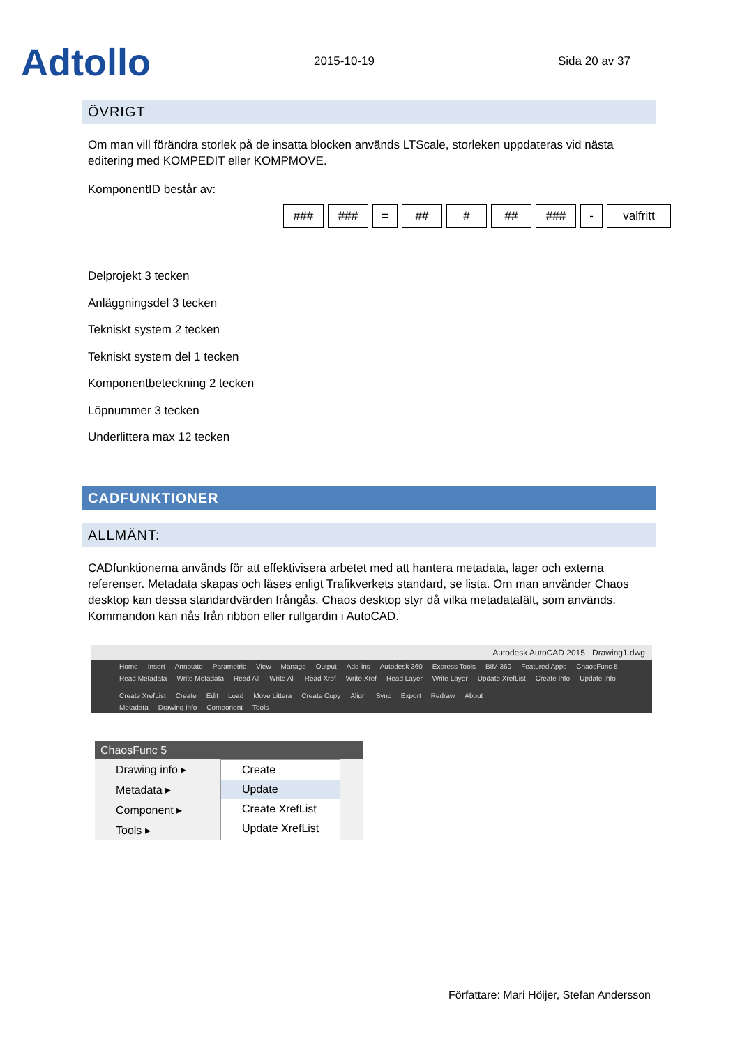Adtollo
2015-10-19
Sida 20 av 37
ÖVRIGT
Om man vill förändra storlek på de insatta blocken används LTScale, storleken uppdateras vid nästa editering med KOMPEDIT eller KOMPMOVE.
KomponentID består av:
### ### = ## # ## ### - valfritt
Delprojekt 3 tecken
Anläggningsdel 3 tecken
Tekniskt system 2 tecken
Tekniskt system del 1 tecken
Komponentbeteckning 2 tecken
Löpnummer 3 tecken
Underlittera max 12 tecken
CADFUNKTIONER
ALLMÄNT:
CADfunktionerna används för att effektivisera arbetet med att hantera metadata, lager och externa referenser. Metadata skapas och läses enligt Trafikverkets standard, se lista. Om man använder Chaos desktop kan dessa standardvärden frångås. Chaos desktop styr då vilka metadatafält, som används. Kommandon kan nås från ribbon eller rullgardin i AutoCAD.
Autodesk AutoCAD 2015 Drawing1.dwg
Home Insert Annotate Parametric View Manage Output Add-ins Autodesk 360 Express Tools BIM 360 Featured Apps ChaosFunc 5
Read Metadata Write Metadata Read All Write All Read Xref Write Xref Read Layer Write Layer Update XrefList Create Info Update Info Create XrefList Create Edit Load Move Littera Create Copy Align Sync Export Redraw About
Metadata Drawing info Component Tools
ChaosFunc 5
Drawing info ▸
Metadata ▸
Component ▸
Tools ▸
Create
Update
Create XrefList
Update XrefList
Författare: Mari Höijer, Stefan Andersson